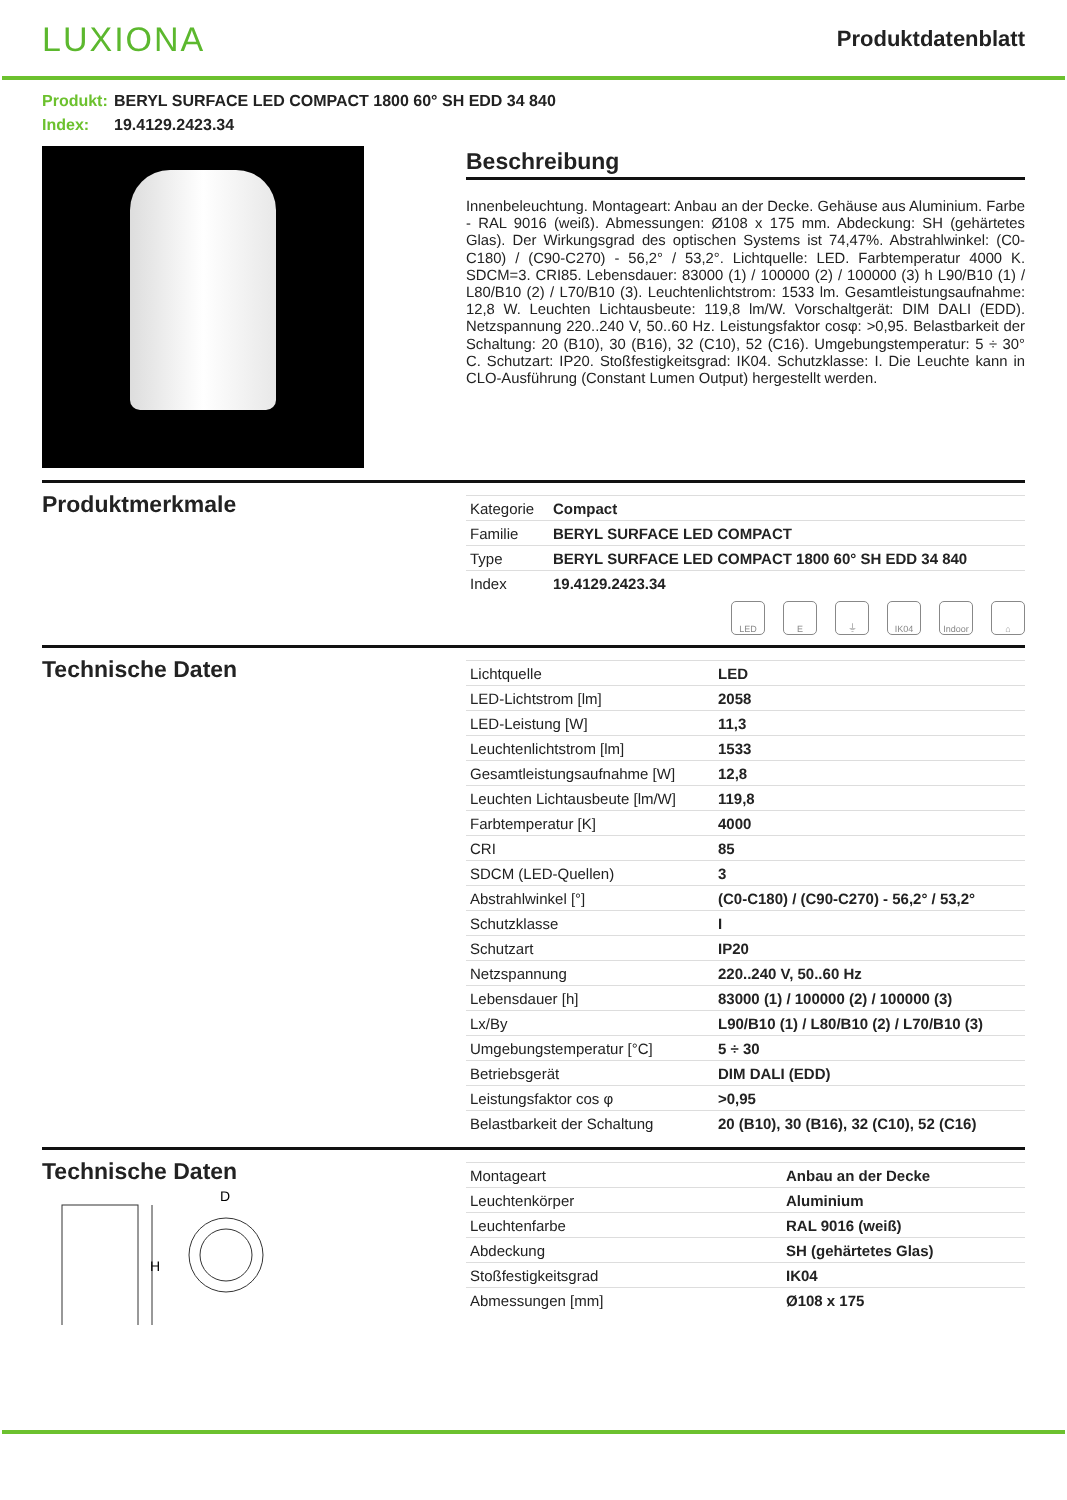LUXIONA
Produktdatenblatt
Produkt: BERYL SURFACE LED COMPACT 1800 60° SH EDD 34 840
Index: 19.4129.2423.34
Beschreibung
Innenbeleuchtung. Montageart: Anbau an der Decke. Gehäuse aus Aluminium. Farbe - RAL 9016 (weiß). Abmessungen: Ø108 x 175 mm. Abdeckung: SH (gehärtetes Glas). Der Wirkungsgrad des optischen Systems ist 74,47%. Abstrahlwinkel: (C0-C180) / (C90-C270) - 56,2° / 53,2°. Lichtquelle: LED. Farbtemperatur 4000 K. SDCM=3. CRI85. Lebensdauer: 83000 (1) / 100000 (2) / 100000 (3) h L90/B10 (1) / L80/B10 (2) / L70/B10 (3). Leuchtenlichtstrom: 1533 lm. Gesamtleistungsaufnahme: 12,8 W. Leuchten Lichtausbeute: 119,8 lm/W. Vorschaltgerät: DIM DALI (EDD). Netzspannung 220..240 V, 50..60 Hz. Leistungsfaktor cosφ: >0,95. Belastbarkeit der Schaltung: 20 (B10), 30 (B16), 32 (C10), 52 (C16). Umgebungstemperatur: 5 ÷ 30° C. Schutzart: IP20. Stoßfestigkeitsgrad: IK04. Schutzklasse: I. Die Leuchte kann in CLO-Ausführung (Constant Lumen Output) hergestellt werden.
Produktmerkmale
| Kategorie | Compact |
| Familie | BERYL SURFACE LED COMPACT |
| Type | BERYL SURFACE LED COMPACT 1800 60° SH EDD 34 840 |
| Index | 19.4129.2423.34 |
LED E ⏚ IK04 Indoor ⌂
Technische Daten
| Lichtquelle | LED |
| LED-Lichtstrom [lm] | 2058 |
| LED-Leistung [W] | 11,3 |
| Leuchtenlichtstrom [lm] | 1533 |
| Gesamtleistungsaufnahme [W] | 12,8 |
| Leuchten Lichtausbeute [lm/W] | 119,8 |
| Farbtemperatur [K] | 4000 |
| CRI | 85 |
| SDCM (LED-Quellen) | 3 |
| Abstrahlwinkel [°] | (C0-C180) / (C90-C270) - 56,2° / 53,2° |
| Schutzklasse | I |
| Schutzart | IP20 |
| Netzspannung | 220..240 V, 50..60 Hz |
| Lebensdauer [h] | 83000 (1) / 100000 (2) / 100000 (3) |
| Lx/By | L90/B10 (1) / L80/B10 (2) / L70/B10 (3) |
| Umgebungstemperatur [°C] | 5 ÷ 30 |
| Betriebsgerät | DIM DALI (EDD) |
| Leistungsfaktor cos φ | >0,95 |
| Belastbarkeit der Schaltung | 20 (B10), 30 (B16), 32 (C10), 52 (C16) |
Technische Daten
H
D
| Montageart | Anbau an der Decke |
| Leuchtenkörper | Aluminium |
| Leuchtenfarbe | RAL 9016 (weiß) |
| Abdeckung | SH (gehärtetes Glas) |
| Stoßfestigkeitsgrad | IK04 |
| Abmessungen [mm] | Ø108 x 175 |